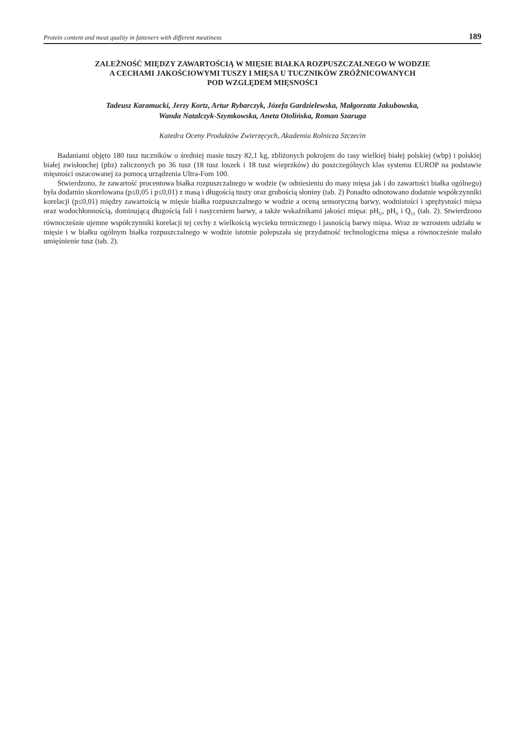Protein content and meat quality in fatteners with different meatiness 189
ZALEŻNOŚĆ MIĘDZY ZAWARTOŚCIĄ W MIĘSIE BIAŁKA ROZPUSZCZALNEGO W WODZIE
A CECHAMI JAKOŚCIOWYMI TUSZY I MIĘSA U TUCZNIKÓW ZRÓŻNICOWANYCH
POD WZGLĘDEM MIĘSNOŚCI
Tadeusz Karamucki, Jerzy Kortz, Artur Rybarczyk, Józefa Gardzielewska, Małgorzata Jakubowska,
Wanda Natalczyk-Szymkowska, Aneta Otolińska, Roman Szaruga
Katedra Oceny Produktów Zwierzęcych, Akademia Rolnicza Szczecin
Badaniami objęto 180 tusz tuczników o średniej masie tuszy 82,1 kg, zbliżonych pokrojem do rasy wielkiej białej polskiej (wbp) i polskiej białej zwisłouchej (pbz) zaliczonych po 36 tusz (18 tusz loszek i 18 tusz wieprzków) do poszczególnych klas systemu EUROP na podstawie mięsności oszacowanej za pomocą urządzenia Ultra-Fom 100.
Stwierdzono, że zawartość procentowa białka rozpuszczalnego w wodzie (w odniesieniu do masy mięsa jak i do zawartości białka ogólnego) była dodatnio skorelowana (p≤0,05 i p≤0,01) z masą i długością tuszy oraz grubością słoniny (tab. 2) Ponadto odnotowano dodatnie współczynniki korelacji (p≤0,01) między zawartością w mięsie białka rozpuszczalnego w wodzie a oceną sensoryczną barwy, wodnistości i sprężystości mięsa oraz wodochłonnością, dominującą długością fali i nasyceniem barwy, a także wskaźnikami jakości mięsa: pH<sub>U</sub>, pH<sub>S</sub> i Q<sub>11</sub> (tab. 2). Stwierdzono równocześnie ujemne współczynniki korelacji tej cechy z wielkością wycieku termicznego i jasnością barwy mięsa. Wraz ze wzrostem udziału w mięsie i w białku ogólnym białka rozpuszczalnego w wodzie istotnie polepszała się przydatność technologiczna mięsa a równocześnie malało umięśnienie tusz (tab. 2).